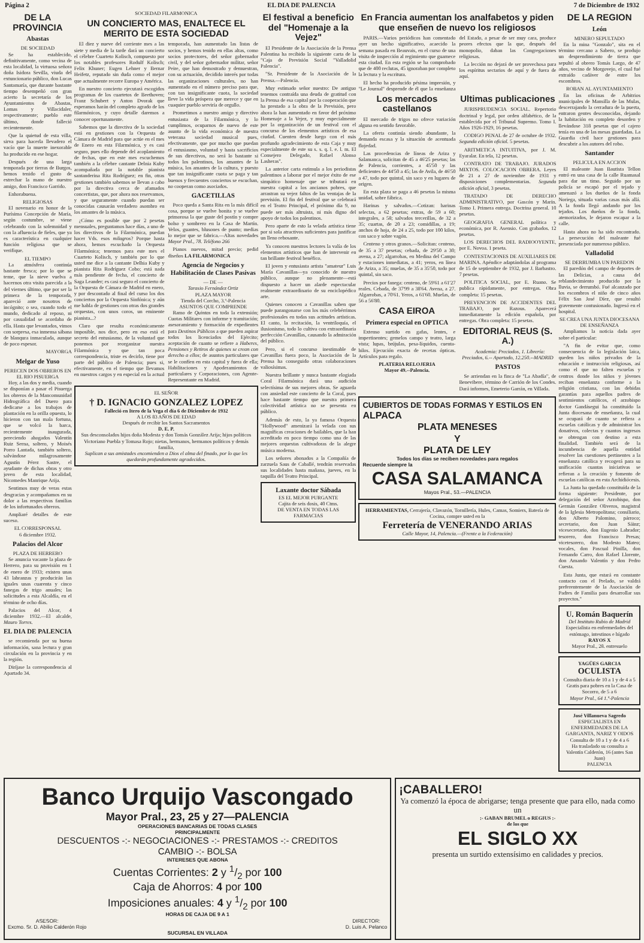Página 2 EL DIA DE PALENCIA 7 de Diciembre de 1932
DE LA PROVINCIA
Abastas
DE SOCIEDAD
Se ha establecido, definitivamente, como vecina de esta localidad, la virtuosa señora doña Isidora Sevilla, viuda del extuncionario público, don Lucas Santamaría, que durante bastante tiempo desempeñó con gran acierto la secretaría de los Ayuntamientos de Abastas, Lomas y Villacidaler, respectivamente; pueblo este último, donde falleció recientemente.
Que la quietud de esta villa, sirva para hacerla llevadero el vacío que la muerte inexorable ha producido en ese hogar.
Después de una larga temporada por tierras de Burgos, hemos tenido el gusto de estrechar la mano de nuestro amigo, don Francisco Garrido.
Enhorabuena.
RELIGIOSAS
El novenario en honor de la Purísima Concepción de María, según costumbre, se viene celebrando con la solemnidad y con la afluencia de fieles, que ya es característica en cualquier función religiosa que se verifique.
EL TIEMPO
La atmósfera continúa bastante fresca; por lo que se teme, que la nieve vuelva a hacernos otra visita parecida a la del viernes último, que por ser la primera de la temporada, apareció ante nosotros de incógnito; o sea, cuando todo el mundo, dedicado al reposo, ni por casualidad se acordaba de ella. Hasta que levantados, vimos con sorpresa, esa inmensa sábana de blanqura inmaculada, aunque de poco espesor.
MAYORGA
Melgar de Yuso
PERECEN DOS OBREROS EN EL RIO PISUERGA
Hoy, a las dos y media, cuando se disponían a pasar el Pisuerga los obreros de la Mancomunidad Hidrográfica del Duero para dedicarse a los trabajos de plantación en la orilla opuesta, lo hicieron con tan mala fortuna, que se volcó la barca, recientemente inaugurada, pereciendo ahogados Valentín Ruiz Serna, soltero, y Moisés Porro Lantada, también soltero, salvándose milagrosamente Agustín Pérez Sastre, el ayudante de dichas obras y otro joven de esta localidad, Nicomedes Manrique Arija.
Sentimos muy de veras estas desgracias y acompañamos en su dolor a las respectivas familias de los infortunados obreros.
Ampliaré detalles de este suceso.
EL CORRESPONSAL
6 diciembre 1932.
Palacios del Alcor
PLAZA DE HERRERO
Se anuncia vacante la plaza de Herrero, para su provisión en 1 de enero de 1933; existen unas 43 labranzas y producirán las iguales unas cuarenta y cinco fanegas de trigo anuales; las solicitudes a esta Alcaldía, en el término de ocho días.
Palacios del Alcor, 4 diciembre 1932.—El alcalde, Mauro Torres.
EL DIA DE PALENCIA
se recomienda por su buena información, sana lectura y gran circulación en la provincia y en la región.
Diríjase la correspondencia al Apartado 34.
SOCIEDAD FILARMONICA
UN CONCIERTO MAS, ENALTECE EL MERITO DE ESTA SOCIEDAD
El diez y nueve del corriente mes a las siete y media de la tarde dará un concierto el célebre Cuarteto Kolisch, compuesto por los notables profesores Rodulf Kolisch; Felix Khuner; Eugen Lehner y Bernar Heifetz, reputado sin duda como el mejor que actualmente recorre Europa y América.
En nuestro concierto ejecutará escogidos programas de los cuartetos de Beethoven; Franz Schubert y Anton Dvorak que esperamos harán del completo agrado de los filarmónicos, y cuyo detalle daremos a conocer oportunamente.
Sabemos que la directiva de la sociedad está en gestiones con la Orquesta de Cámara de Madrid para que actúe en el mes de Enero en esta Filarmónica, y es casi seguro, pues ello depende del acoplamiento de fechas, que en este mes escuchemos también a la célebre cantante Delnia Kuby acompañada por la notable pianista santanderina Rita Rodríguez; en fin, otras gestiones también sabemos se llevan a cabo por la directiva cerca de afamados concertistas, que, por ahora nos reservamos, y que seguramente cuando puedan ser conocidas causarán verdadero asombro en los amantes de la música.
¿Cómo es posible que por 2 pesetas mensuales, preguntamos hace días, a uno de los directivos de la Filarmónica, puedan hacer Vds. esos milagros? Porque hasta ahora, hemos escuchado la Orquesta Filarmónica; tenemos para este mes el Cuarteto Kolisch, y también por lo que usted me dice a la cantante Delhia Kuby y pianista Rita Rodríguez Cobo; está nada más pendiente de fecha, el concierto de Saga Leander; es casi seguro el concierto de la Orquesta de Cámara de Madrid en enero, y por descontado al final del curso los dos conciertos por la Orquesta Sinfónica; y aún me habla de gestiones con otras dos grandes orquestas, con unos coros, un eminente pianista...?
Claro que resulta económicamente imposible, nos dice, pero en eso está el secreto del entusiasmo, de la voluntad que ponemos por reorganizar nuestra Filarmónica y que tan poca correspondencia, triste es decirlo, tiene por parte del público de Palencia; pues si, efectivamente, en el tiempo que llevamos en nuestros cargos y en especial en la actual temporada, han aumentado las listas de socios, y hemos tenido en ellas altas, como socios protectores, del señor gobernador civil, y del señor gobernador militar, señor Peire, que han demostrado y demuestran, con su actuación, decidido interés por todas las organizaciones culturales, no han aumentado en el número preciso para que, con tan insignificante cuota, la sociedad lleve la vida próspera que merece y que en cuaquier pueblo serviría de orgullo.
Prometimos a nuestro amigo y directivo entusiasta de la Filarmónica, y lo cumplimos, ocuparnos de nuevo de este asunto de la vida económica de nuestra veterana sociedad musical pues, efectivamente, que por mucho que puedan el entusiasmo, voluntad y hasta sacrificios de sus directivos, no será lo bastante si todos los palentinos, los amantes de la música, los amantes de la cultura, y puesto que tan insignificante cuota se paga y tan buenos y frecuentes conciertos se escuchan, no cooperan como asociados.
GACETILLAS
Poco queda a Santa Rita en la más difícil cosa, porque se vuelve bonita y se vuelve primorosa la que guste del postín y compre bolso y sombrero en la Casa de Martín. Velos, guantes, blusones de punto; medias lo mejor que se fabrica.—Altas novedades Mayor Pral., 78. Teléfono 266
Pianos nuevos, mitad precio; pedid diseños LA FILARMONICA
Agencia de Negocios y Habilitación de Clases Pasivas
— DE —
Tarasio Fernández Ortiz
PLAZA MAYOR
Tienda del Corcho, 3.º-Palencia
ASUNTOS QUE COMPRENDE
Ramo de Quintas en toda la extensión; Cuotas Militares con informe y tramitación; asesoramiento y formación de expedientes para Destinos Públicos a que pueden aspirar todos los licenciados del Ejército; aceptación de cuanto se refiere a Haberes, Pensiones y Retiros de quienes se crean con derecho a ellos; de asuntos particulares que se le confíen en esta capital y fuera de ella; Habilitaciones y Apoderamientos de particulares y Corporaciones, con Agente-Representante en Madrid.
EL SEÑOR
† D. IGNACIO GONZALEZ LOPEZ
Falleció en Itero de la Vega el día 6 de Diciembre de 1932
A LOS 83 AÑOS DE EDAD
Después de recibir los Santos Sacramentos
D. E. P.
Sus desconsolados hijos doña Modesta y don Tomás González Arija; hijos políticos Victoriano Puebla y Tomasa Rojo; nietas, hermanos, hermanos políticos y demás familia,
Suplican a sus amistades encomienden a Dios el alma del finado, por lo que les quedarán profundamente agradecidos.
El festival a beneficio del "Homenaje a la Vejez"
El Presidente de la Asociación de la Prensa Palentina ha recibido la siguiente carta de la "Caja de Previsión Social "Valladolid Palencia".
"Sr. Presidente de la Asociación de la Prensa.—Palencia.
Muy estimado señor nuestro: De antiguo tenemos contraída una deuda de gratitud con la Prensa de esa capital por la cooperación que ha prestado a la obra de la Previsión, pero ahora la han aumentado en favor del próximo Homenaje a la Vejez, y muy especialmente por la organización de un festival con el concurso de los elementos artísticos de esa ciudad. Cuenten desde luego con el más profundo agradecimiento de esta Caja y muy especialmente de este su s. s. q. l. e. l. m. El Consejero Delegado, Rafael Alonso Lasheras".
La anterior carta estimula a los periodistas palentinos a laborar por el mejor éxito de ese simpático homenaje que se tributará en nuestra capital a los ancianos pobres, que arrastran su vejez faltos de las ventajas de la previsión. El fin del festival que se celebrará en el Teatro Principal, el próximo día 9, no puede ser más altruista, ni más digno del apoyo de todos los palentinos.
Pero aparte de esto la velada artística tiene por si sola atractivos suficientes para justificar un lleno rebosante.
Ya conocen nuestros lectores la valía de los elementos artísticos que han de intervenir en tan brillante festival benéfico.
El joven y entusiasta artista "amateur" Luis María Cavanillas—ya conocido de nuestro público, aunque no plenamente—está dispuesto a hacer un alarde espectacular realmente extraordinario de su enciclopédico arte.
Quienes conocen a Cavanillas saben que puede parangonarse con los más celebérrimos profesionales en todas sus actitudes artísticas. El canto, la recitación, la ventriloquía, el ilusionismo, todo lo cultiva con extraordinaria perfección Cavanillas, causando la admiración del público.
Pero, si el concurso inestimable de Cavanillas fuera poco, la Asociación de la Prensa ha conseguido otras colaboraciones valiosísimas.
Nuestra brillante y nunca bastante elogiada Coral Filarmónica dará una audición selectísima de sus mejores obras. Se aguarda con ansiedad este concierto de la Coral, pues hace bastante tiempo que nuestra primera colectividad artística no se presenta en público.
Además de esto, la ya famosa Orquesta "Hollywood" amenizará la velada con sus magníficas creaciones de bailables, que la han acreditado en poco tiempo como una de las mejores orquestas cultivadoras de la alegre música moderna.
Los señores abonados a la Compañía de zarzuela Saus de Caballé, tendrán reservadas sus localidades hasta mañana, jueves, en la taquilla del Teatro Principal.
Laxante doctor Sábada
ES EL MEJOR PURGANTE
Cajita de seis dosis, 40 Ctms.
DE VENTA EN TODAS LAS FARMACIAS
En Francia aumentan los analfabetos y piden que enseñen de nuevo los religiosos
PARIS.—Varios periódicos han comentado ayer un hecho significativo, acaecido la semana pasada en Beauvais, en el curso de una visita de inspección al regimiento que guarnece esta ciudad. En esta región se ha comprobado que de 400 reclutas, 45 ignoraban por completo la lectura y la escritura.
El hecho ha producido pésima impresión, y "Le Journal" desprende de él que la enseñanza del Estado, a pesar de ser muy cara, produce peores efectos que la que, después del monopolio, daban las Congregaciones religiosas.
La lección no dejará de ser provechosa para los espíritus sectarios de aquí y de fuera de aquí.
Los mercados castellanos
El mercado de trigos no ofrece variación alguna en sentido favorable.
La oferta continúa siendo abundante, la demanda escasa y la situación de acentuada flojedad.
Las procedencias de líneas de Ariza y Salamanca, solicitan de 45 a 46'25 pesetas; las de Palencia, corrientes, a 45'50 y las deficientes de 44'50 a 45; las de Avila, de 46'50 a 47, todo por quintal, sin saco y en lugares de origen.
En esta plaza se paga a 46 pesetas la misma unidad, sobre fábrica.
Harinas y salvados.—Cotizan: harinas selectas, a 62 pesetas; extras, de 59 a 60; integrales, a 58; salvados tercerillas, de 32 a 35; cuartas, de 20 a 23; comidillas, a 19; anchos de hoja, de 24 a 25, todo por 100 kilos, con saco y sobre vagón.
Centeno y otros granos.—Solicitan: centeno, de 35 a 37 pesetas; cebada, de 29'50 a 30; avena, a 27; algarrobas, en Medina del Campo y estaciones inmediatas, a 41; yeros, en línea de Ariza, a 35; muelas, de 35 a 35'50, todo por quintal, sin saco.
Precios por fanega: centeno, de 59'61 a 61'27 reales. Cebada, de 37'99 a 38'64. Avena, a 27. Algarrobas, a 70'61. Yeros, a 61'60. Muelas, de 56 a 56'80.
CASA EIROA
Primera especial en OPTICA
Extenso surtido en gafas, lentes, e impertinentes; gemelos campo y teatro, larga vista; lupas, brújulas, pesa-líquidos, cuenta-hilos. Ejecución exacta de recetas ópticas. Artículos para regalo.
PLATERIA RELOJERIA
Mayor 49.--Palencia.
Ultimas publicaciones
JURISPRUDENCIA SOCIAL. Repertorio doctrinal y legal, por orden alfabético, de la establecida por el Tribunal Supremo. Tomo I. Años 1926-1929, 16 pesetas.
CODIGO PENAL de 27 de octubre de 1932. Segunda edición oficial. 5 pesetas.
ARITMETICA INTUITIVA, por J. M. Eyaralar. En tela, 12 pesetas.
CONTRATO DE TRABAJO. JURADOS MIXTOS. COLOCACION OBRERA. Leyes de 21 a 27 de noviembre de 1931 y disposiciones complementarias. Segunda edición oficial, 3 pesetas.
TRATADO DE DERECHO ADMINISTRATIVO, por Gascón y Marín. Tomo I. Primera entrega. Doctrina general. 10 pesetas.
GEOGRAFIA GENERAL política y económica, por R. Asensio. Con grabados. 12 pesetas.
LOS DERECHOS DEL RADIOOYENTE, por E. Novoa. 1 peseta.
CONTESTACIONES DE AUXILIARES DE MARINA. Apéndice adaptándolas al programa de 15 de septiembre de 1932, por J. Barbastro. 7 pesetas.
POLITICA SOCIAL, por E. Ruano. Se publica rápidamente, por entregas. Obra completa: 15 pesetas.
PREVENCION DE ACCIDENTES DEL TRABAJO, por Razous. Aparecerá inmediatamente la edición española, por entregas. Obra completa: 15 pesetas.
EDITORIAL REUS (S. A.)
Academia: Preciados, 1. Librería: Preciados, 6.-- Apartado, 12.250.--MADRID
PASTOS
Se arriendan en la finca de "La Abadía", de Benevibere, término de Carrión de los Condes. Dará informes, Emeterio Garrán, en Villada.
CUBIERTOS DE TODAS FORMAS Y ESTILOS EN
ALPACA
PLATA MENESES
Y
PLATA DE LEY
Todos los días se reciben novedades para regalos
Recuerde siempre la
CASA SALAMANCA
Mayos Pral., 53.—PALENCIA
HERRAMIENTAS, Cerrajería, Clavazón, Tornillería, Hules, Camas, Somiers, Batería de Cocina, compre usted en la
Ferretería de VENERANDO ARIAS
Calle Mayor, 14, Palencia.—(Frente a la Federación)
DE LA REGION
León
MINERO SEPULTADO
En la mina "Gonzalo", sita en el término cercano a Sabero, se produjo un desprendimiento de tierra que sepultó al obrero Tomás Largo, de 47 años, vecino de Morgovejo, el cual fué extraído cadáver de entre los escombros.
ROBAN AL AYUNTAMIENTO
En las oficinas de Arbitrios municipales de Mansilla de las Mulas, descerrajando la cerradura de la puerta, entraron gentes desconocidas, dejando la habitación en completo desorden y llevándose 318 pesetas que el cajero tenía en una de las mesas guardadas. La Guardia civil hace gestiones para descubrir a los autores del robo.
Santander
PELICULA EN ACCION
El maleante Juan Bautista Tellon entró en una casa de la calle Ruamasal para dar un timo. Seguido por un policía se escapó por el tejado y amenazó a los dueños de la fonda Noriega, situada varias casas más allá. A la fonda llegó andando por los tejados. Los dueños de la fonda, atemorizados, le dejaron escapar a la calle.
Hasta ahora no ha sido encontrado. La persecución del maleante fué presenciada por numeroso público.
Valladolid
SE DERRUMBA UN PAREDON
El paredón del campo de deportes de las Delicias, a causa del reblandecimiento producido por la lluvia, se derrumbó. Fué alcanzado por los escombros el niño de cinco años Félix San José Díez, que resultó gravemente contusionado. Ingresó en el hospital.
SE CREA UNA JUNTA DIOCESANA DE ENSEÑANZA
Ampliamos la noticia dada ayer sobre el particular:
"A fin de evitar que, como consecuencia de la legislación laica, queden los niños privados de la educación e instrucción religiosas, así como el que no falten escuelas y centros donde los niños y jóvenes reciban enseñanza conforme a la religión cristiana, con las debidas garantías para aquellos padres de sentimientos católicos, el arzobispo doctor Gandásegui ha constituído la Junta diocesana de enseñanza, la cual se ocupará de cuanto se refiera a escuelas católicas y de administrar los donativos, colectas y cuantos ingresos se obtengan con destino a esta finalidad. También será de la incumbencia de aquella entidad resolver las cuestiones pertinentes a la enseñanza católica y recogerá para su unificación cuantas iniciativas se refieran a la creación y fomento de escuelas católicas en esta Archidiócesis.
La Junta ha quedado constituída de la forma siguiente: Presidente, por delegación del señor Arzobispo, don Germán González Oliveros, magistral de la Iglesia Metropolitana; consiliario, don Alberto Palomino, párroco; secretario, don Juan Sáinz; vicesecretario, don Eugenio Labrador; tesorero, don Francisco Presas; vicetesorero, don Modesto Mateo; vocales, don Pascual Pinilla, don Fernando Carro, don Rafael Llorente, don Amando Valentín y don Pedro Cuesta.
Esta Junta, que estará en constante contacto con el Prelado, se valdrá preferentemente de la Asociación de Padres de Familia para desarrollar sus proyectos."
U. Román Baquerín
Del Instituto Rubio de Madrid
Especialista en enfermedades del estómago, intestinos e hígado
RAYOS X
Mayor Pral., 28. entresuelo
YAGÜES GARCIA
OCULISTA
Consulta diaria de 10 a 1 y de 4 a 5
Gratis para pobres en la Casa de Socorro, de 5 a 6
Mayor Pral., 64 1.º-Palencia
José Villanueva Sagredo
ESPECIALISTA EN ENFERMEDADES DE LA GARGANTA, NARIZ Y OIDOS
Consulta de 10 a 1 y de 4 a 6
Ha trasladado su consulta a Valentín Calderón, 16 (antes San Juan)
PALENCIA
Banco Urquijo Vascongado
Mayor Pral., 23, 25 y 27—PALENCIA
OPERACIONES BANCARIAS DE TODAS CLASES
PRINCIPALMENTE
DESCUENTOS -:- NEGOCIACIONES -:- PRESTAMOS -:- CREDITOS
CAMBIO -:- BOLSA
INTERESES QUE ABONA
Cuentas Corrientes: 2 y 1/2 por 100
Caja de Ahorros: 4 por 100
Imposiciones anuales: 4 y 1/2 por 100
HORAS DE CAJA DE 9 A 1
ASESOR:
Excmo. Sr. D. Abilio Calderón Rojo DIRECTOR:
D. Luis A. Pelanco
SUCURSAL EN VILLADA
¡CABALLERO!
Ya comenzó la época de abrigarse; tenga presente que para ello, nada como un
:- GABAN BRUMEL o REGIUS :-
de los que
EL SIGLO XX
presenta un surtido extensísimo en calidades y precios.